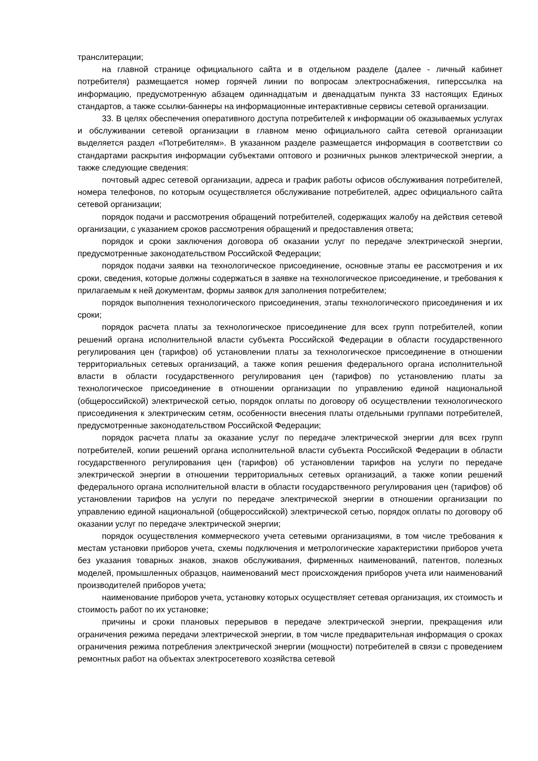транслитерации;
на главной странице официального сайта и в отдельном разделе (далее - личный кабинет потребителя) размещается номер горячей линии по вопросам электроснабжения, гиперссылка на информацию, предусмотренную абзацем одиннадцатым и двенадцатым пункта 33 настоящих Единых стандартов, а также ссылки-баннеры на информационные интерактивные сервисы сетевой организации.
33. В целях обеспечения оперативного доступа потребителей к информации об оказываемых услугах и обслуживании сетевой организации в главном меню официального сайта сетевой организации выделяется раздел «Потребителям». В указанном разделе размещается информация в соответствии со стандартами раскрытия информации субъектами оптового и розничных рынков электрической энергии, а также следующие сведения:
почтовый адрес сетевой организации, адреса и график работы офисов обслуживания потребителей, номера телефонов, по которым осуществляется обслуживание потребителей, адрес официального сайта сетевой организации;
порядок подачи и рассмотрения обращений потребителей, содержащих жалобу на действия сетевой организации, с указанием сроков рассмотрения обращений и предоставления ответа;
порядок и сроки заключения договора об оказании услуг по передаче электрической энергии, предусмотренные законодательством Российской Федерации;
порядок подачи заявки на технологическое присоединение, основные этапы ее рассмотрения и их сроки, сведения, которые должны содержаться в заявке на технологическое присоединение, и требования к прилагаемым к ней документам, формы заявок для заполнения потребителем;
порядок выполнения технологического присоединения, этапы технологического присоединения и их сроки;
порядок расчета платы за технологическое присоединение для всех групп потребителей, копии решений органа исполнительной власти субъекта Российской Федерации в области государственного регулирования цен (тарифов) об установлении платы за технологическое присоединение в отношении территориальных сетевых организаций, а также копия решения федерального органа исполнительной власти в области государственного регулирования цен (тарифов) по установлению платы за технологическое присоединение в отношении организации по управлению единой национальной (общероссийской) электрической сетью, порядок оплаты по договору об осуществлении технологического присоединения к электрическим сетям, особенности внесения платы отдельными группами потребителей, предусмотренные законодательством Российской Федерации;
порядок расчета платы за оказание услуг по передаче электрической энергии для всех групп потребителей, копии решений органа исполнительной власти субъекта Российской Федерации в области государственного регулирования цен (тарифов) об установлении тарифов на услуги по передаче электрической энергии в отношении территориальных сетевых организаций, а также копии решений федерального органа исполнительной власти в области государственного регулирования цен (тарифов) об установлении тарифов на услуги по передаче электрической энергии в отношении организации по управлению единой национальной (общероссийской) электрической сетью, порядок оплаты по договору об оказании услуг по передаче электрической энергии;
порядок осуществления коммерческого учета сетевыми организациями, в том числе требования к местам установки приборов учета, схемы подключения и метрологические характеристики приборов учета без указания товарных знаков, знаков обслуживания, фирменных наименований, патентов, полезных моделей, промышленных образцов, наименований мест происхождения приборов учета или наименований производителей приборов учета;
наименование приборов учета, установку которых осуществляет сетевая организация, их стоимость и стоимость работ по их установке;
причины и сроки плановых перерывов в передаче электрической энергии, прекращения или ограничения режима передачи электрической энергии, в том числе предварительная информация о сроках ограничения режима потребления электрической энергии (мощности) потребителей в связи с проведением ремонтных работ на объектах электросетевого хозяйства сетевой